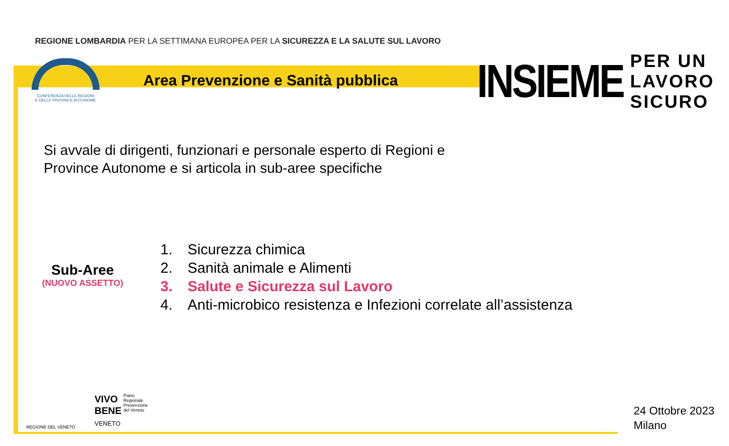REGIONE LOMBARDIA PER LA SETTIMANA EUROPEA PER LA SICUREZZA E LA SALUTE SUL LAVORO
INSIEME
PER UN
LAVORO
SICURO
CONFERENZA DELLE REGIONI
E DELLE PROVINCE AUTONOME
Area Prevenzione e Sanità pubblica
Si avvale di dirigenti, funzionari e personale esperto di Regioni e
Province Autonome e si articola in sub-aree specifiche
Sub-Aree
(NUOVO ASSETTO)
1. Sicurezza chimica
2. Sanità animale e Alimenti
3. Salute e Sicurezza sul Lavoro
4. Anti-microbico resistenza e Infezioni correlate all’assistenza
REGIONE DEL VENETO
VIVO
BENE
VENETO
Piano
Regionale
Prevenzione
del Veneto
24 Ottobre 2023
Milano